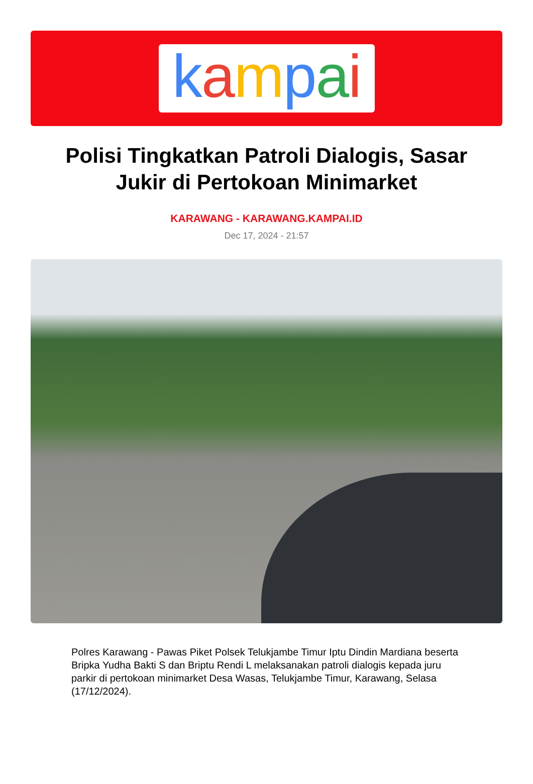kampai
Polisi Tingkatkan Patroli Dialogis, Sasar Jukir di Pertokoan Minimarket
KARAWANG - KARAWANG.KAMPAI.ID
Dec 17, 2024 - 21:57
Polres Karawang - Pawas Piket Polsek Telukjambe Timur Iptu Dindin Mardiana beserta Bripka Yudha Bakti S dan Briptu Rendi L melaksanakan patroli dialogis kepada juru parkir di pertokoan minimarket Desa Wasas, Telukjambe Timur, Karawang, Selasa (17/12/2024).